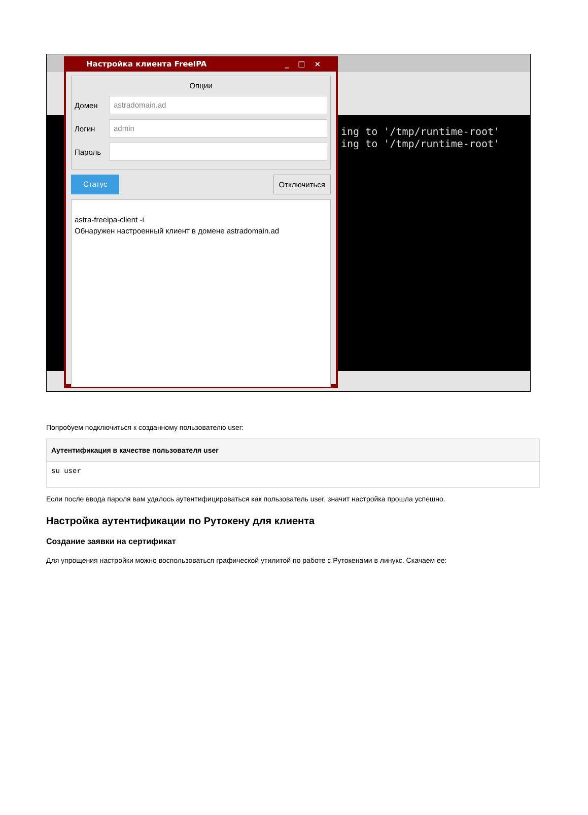ing to '/tmp/runtime-root' ing to '/tmp/runtime-root'
Настройка клиента FreeIPA _□×
Опции
Домен
astradomain.ad
Логин
admin
Пароль
Статус Отключиться
astra-freeipa-client -i
Обнаружен настроенный клиент в домене astradomain.ad
Попробуем подключиться к созданному пользователю user:
Аутентификация в качестве пользователя user
su user
Если после ввода пароля вам удалось аутентифицироваться как пользователь user, значит настройка прошла успешно.
Настройка аутентификации по Рутокену для клиента
Создание заявки на сертификат
Для упрощения настройки можно воспользоваться графической утилитой по работе с Рутокенами в линукс. Скачаем ее: